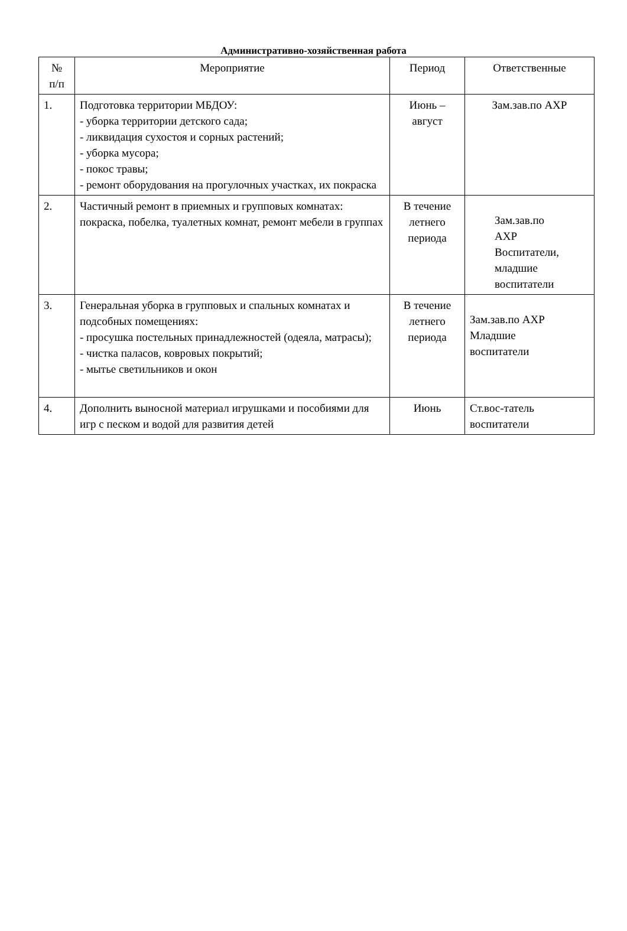Административно-хозяйственная работа
| № п/п | Мероприятие | Период | Ответственные |
| --- | --- | --- | --- |
| 1. | Подготовка территории МБДОУ: - уборка территории детского сада; - ликвидация сухостоя и сорных растений; - уборка мусора; - покос травы; - ремонт оборудования на прогулочных участках, их покраска | Июнь – август | Зам.зав.по АХР |
| 2. | Частичный ремонт в приемных и групповых комнатах: покраска, побелка, туалетных комнат, ремонт мебели в группах | В течение летнего периода | Зам.зав.по АХР Воспитатели, младшие воспитатели |
| 3. | Генеральная уборка в групповых и спальных комнатах и подсобных помещениях: - просушка постельных принадлежностей (одеяла, матрасы); - чистка паласов, ковровых покрытий; - мытье светильников и окон | В течение летнего периода | Зам.зав.по АХР Младшие воспитатели |
| 4. | Дополнить выносной материал игрушками и пособиями для игр с песком и водой для развития детей | Июнь | Ст.вос-татель воспитатели |